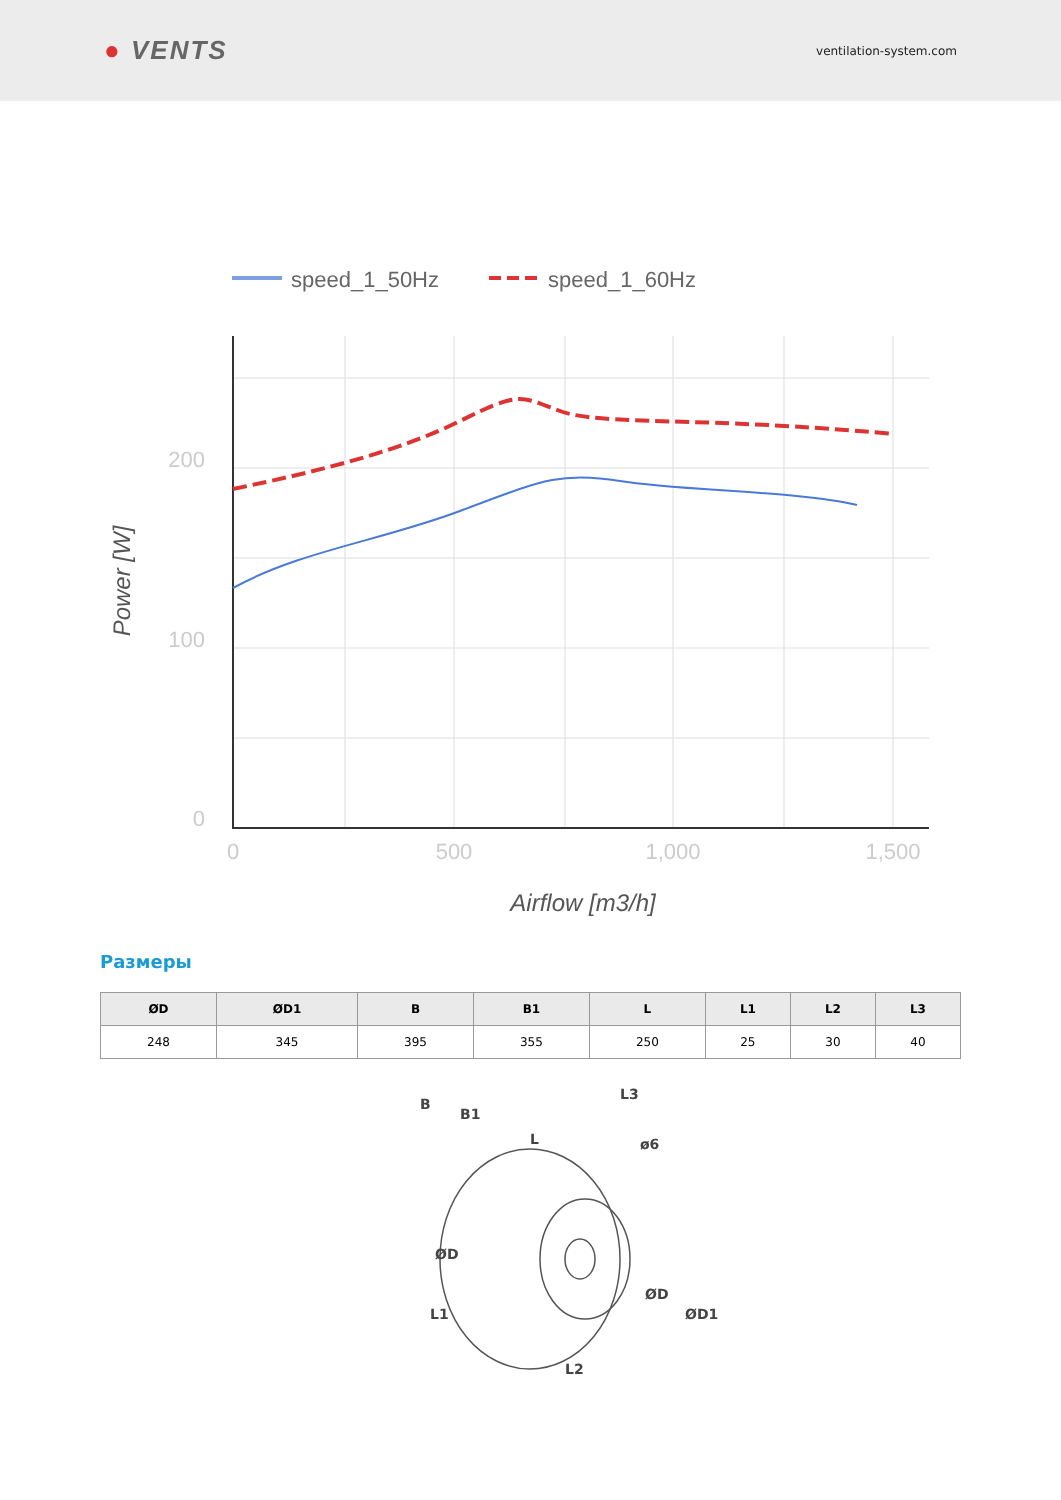● VENTS
ventilation-system.com
speed_1_50Hz
speed_1_60Hz
200
100
0
0
500
1,000
1,500
Airflow [m3/h]
Power [W]
Размеры
| ØD | ØD1 | B | B1 | L | L1 | L2 | L3 |
| --- | --- | --- | --- | --- | --- | --- | --- |
| 248 | 345 | 395 | 355 | 250 | 25 | 30 | 40 |
B
B1
L
L3
ø6
ØD
ØD
ØD1
L1
L2